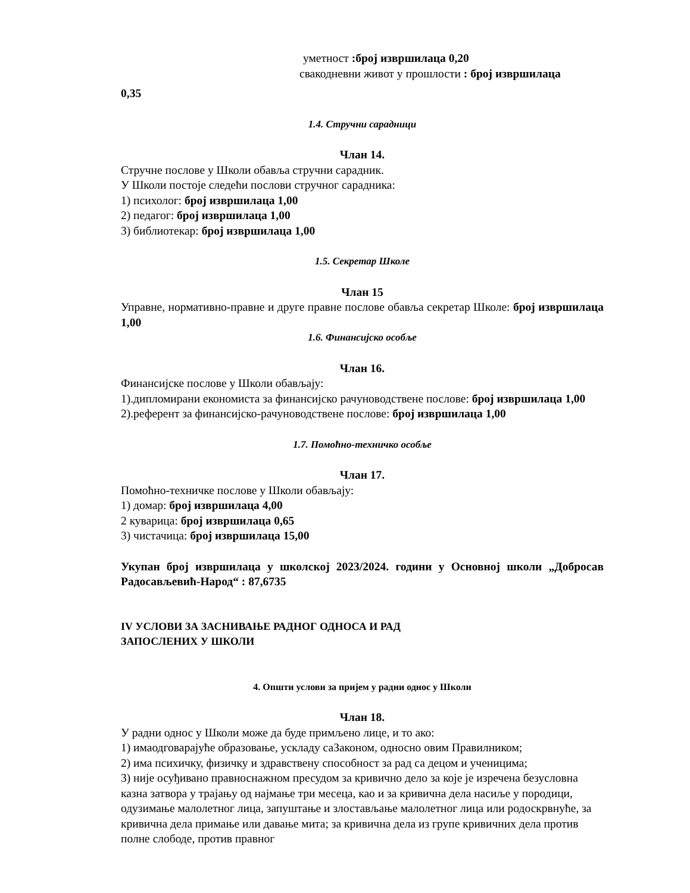уметност :број извршилаца 0,20
свакодневни живот у прошлости : број извршилаца
0,35
1.4. Стручни сарадници
Члан 14.
Стручне послове у Школи обавља стручни сарадник.
У Школи постоје следећи послови стручног сарадника:
1) психолог: број извршилаца 1,00
2) педагог: број извршилаца 1,00
3) библиотекар: број извршилаца 1,00
1.5. Секретар Школе
Члан 15
Управне, нормативно-правне и друге правне послове обавља секретар Школе: број извршилаца 1,00
1.6. Финансијско особље
Члан 16.
Финансијске послове у Школи обављају:
1).дипломирани економиста за финансијско рачуноводствене послове: број извршилаца 1,00
2).референт за финансијско-рачуноводствене послове: број извршилаца 1,00
1.7. Помоћно-техничко особље
Члан 17.
Помоћно-техничке послове у Школи обављају:
1) домар: број извршилаца 4,00
2 куварица: број извршилаца 0,65
3) чистачица: број извршилаца 15,00
Укупан број извршилаца у школској 2023/2024. години у Основној школи „Добросав Радосављевић-Народ“ : 87,6735
IV УСЛОВИ ЗА ЗАСНИВАЊЕ РАДНОГ ОДНОСА И РАД
ЗАПОСЛЕНИХ У ШКОЛИ
4. Општи услови за пријем у радни однос у Школи
Члан 18.
У радни однос у Школи може да буде примљено лице, и то ако:
1) имаодговарајуће образовање, ускладу саЗаконом, односно овим Правилником;
2) има психичку, физичку и здравствену способност за рад са децом и ученицима;
3) није осуђивано правноснажном пресудом за кривично дело за које је изречена безусловна казна затвора у трајању од најмање три месеца, као и за кривична дела насиље у породици, одузимање малолетног лица, запуштање и злостављање малолетног лица или родоскрвнуће, за кривична дела примање или давање мита; за кривична дела из групе кривичних дела против полне слободе, против правног